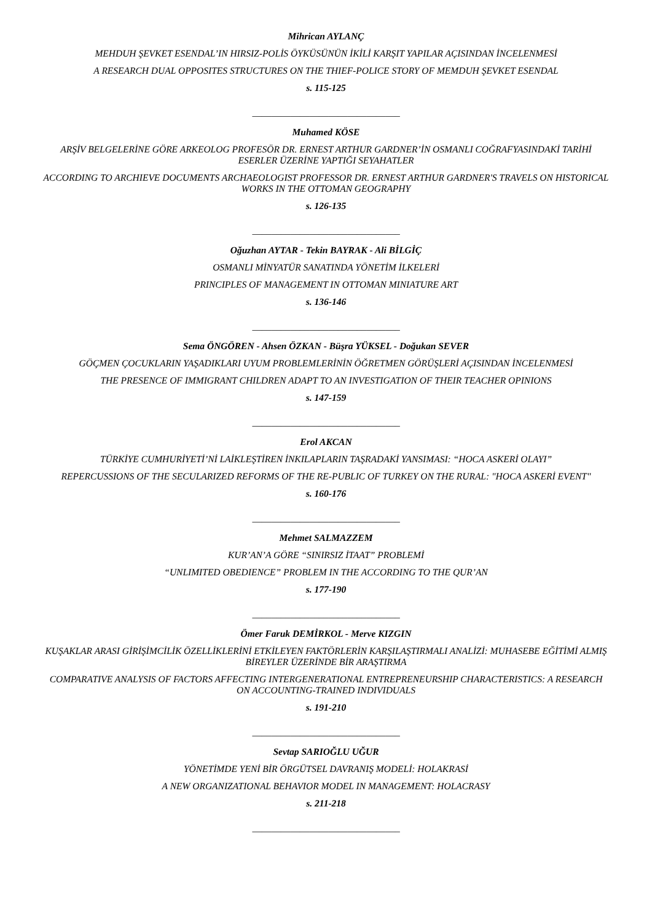Mihrican AYLANÇ
MEHDUH ŞEVKET ESENDAL’IN HIRSIZ-POLİS ÖYKÜSÜNÜN İKİLİ KARŞIT YAPILAR AÇISINDAN İNCELENMESİ
A RESEARCH DUAL OPPOSITES STRUCTURES ON THE THIEF-POLICE STORY OF MEMDUH ŞEVKET ESENDAL
s. 115-125
_______________________________
Muhamed KÖSE
ARŞİV BELGELERİNE GÖRE ARKEOLOG PROFESÖR DR. ERNEST ARTHUR GARDNER’İN OSMANLI COĞRAFYASINDAKİ TARİHİ ESERLER ÜZERİNE YAPTIĞI SEYAHATLER
ACCORDING TO ARCHIEVE DOCUMENTS ARCHAEOLOGIST PROFESSOR DR. ERNEST ARTHUR GARDNER'S TRAVELS ON HISTORICAL WORKS IN THE OTTOMAN GEOGRAPHY
s. 126-135
_______________________________
Oğuzhan AYTAR - Tekin BAYRAK - Ali BİLGİÇ
OSMANLI MİNYATÜR SANATINDA YÖNETİM İLKELERİ
PRINCIPLES OF MANAGEMENT IN OTTOMAN MINIATURE ART
s. 136-146
_______________________________
Sema ÖNGÖREN - Ahsen ÖZKAN - Büşra YÜKSEL - Doğukan SEVER
GÖÇMEN ÇOCUKLARIN YAŞADIKLARI UYUM PROBLEMLERİNİN ÖĞRETMEN GÖRÜŞLERİ AÇISINDAN İNCELENMESİ
THE PRESENCE OF IMMIGRANT CHILDREN ADAPT TO AN INVESTIGATION OF THEIR TEACHER OPINIONS
s. 147-159
_______________________________
Erol AKCAN
TÜRKİYE CUMHURİYETİ’Nİ LAİKLEŞTİREN İNKILAPLARIN TAŞRADAKİ YANSIMASI: “HOCA ASKERİ OLAYI”
REPERCUSSIONS OF THE SECULARIZED REFORMS OF THE RE-PUBLIC OF TURKEY ON THE RURAL: "HOCA ASKERİ EVENT"
s. 160-176
_______________________________
Mehmet SALMAZZEM
KUR’AN’A GÖRE “SINIRSIZ İTAAT” PROBLEMİ
“UNLIMITED OBEDIENCE” PROBLEM IN THE ACCORDING TO THE QUR’AN
s. 177-190
_______________________________
Ömer Faruk DEMİRKOL - Merve KIZGIN
KUŞAKLAR ARASI GİRİŞİMCİLİK ÖZELLİKLERİNİ ETKİLEYEN FAKTÖRLERİN KARŞILAŞTIRMALI ANALİZİ: MUHASEBE EĞİTİMİ ALMIŞ BİREYLER ÜZERİNDE BİR ARAŞTIRMA
COMPARATIVE ANALYSIS OF FACTORS AFFECTING INTERGENERATIONAL ENTREPRENEURSHIP CHARACTERISTICS: A RESEARCH ON ACCOUNTING-TRAINED INDIVIDUALS
s. 191-210
_______________________________
Sevtap SARIOĞLU UĞUR
YÖNETİMDE YENİ BİR ÖRGÜTSEL DAVRANIŞ MODELİ: HOLAKRASİ
A NEW ORGANIZATIONAL BEHAVIOR MODEL IN MANAGEMENT: HOLACRASY
s. 211-218
_______________________________